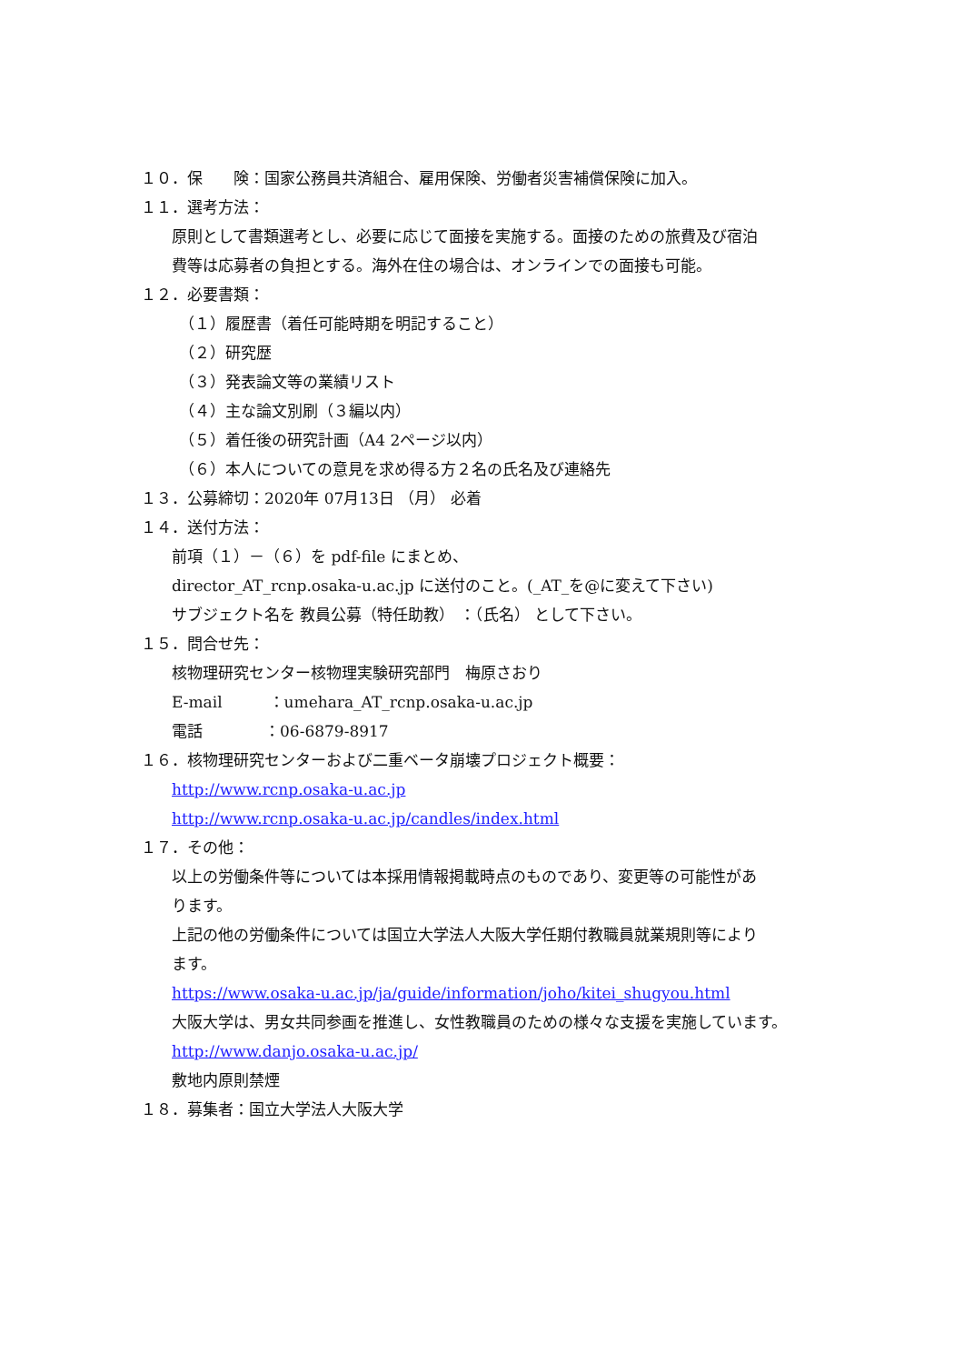１０．保　　険：国家公務員共済組合、雇用保険、労働者災害補償保険に加入。
１１．選考方法：
原則として書類選考とし、必要に応じて面接を実施する。面接のための旅費及び宿泊
費等は応募者の負担とする。海外在住の場合は、オンラインでの面接も可能。
１２．必要書類：
（１）履歴書（着任可能時期を明記すること）
（２）研究歴
（３）発表論文等の業績リスト
（４）主な論文別刷（３編以内）
（５）着任後の研究計画（A4 2ページ以内）
（６）本人についての意見を求め得る方２名の氏名及び連絡先
１３．公募締切：2020年 07月13日 （月） 必着
１４．送付方法：
前項（１）－（６）を pdf-file にまとめ、
director_AT_rcnp.osaka-u.ac.jp に送付のこと。(_AT_を@に変えて下さい)
サブジェクト名を 教員公募（特任助教） ：（氏名） として下さい。
１５．問合せ先：
核物理研究センター核物理実験研究部門　梅原さおり
E-mail　　　：umehara_AT_rcnp.osaka-u.ac.jp
電話　　　　：06-6879-8917
１６．核物理研究センターおよび二重ベータ崩壊プロジェクト概要：
http://www.rcnp.osaka-u.ac.jp
http://www.rcnp.osaka-u.ac.jp/candles/index.html
１７．その他：
以上の労働条件等については本採用情報掲載時点のものであり、変更等の可能性があ
ります。
上記の他の労働条件については国立大学法人大阪大学任期付教職員就業規則等により
ます。
https://www.osaka-u.ac.jp/ja/guide/information/joho/kitei_shugyou.html
大阪大学は、男女共同参画を推進し、女性教職員のための様々な支援を実施しています。
http://www.danjo.osaka-u.ac.jp/
敷地内原則禁煙
１８．募集者：国立大学法人大阪大学